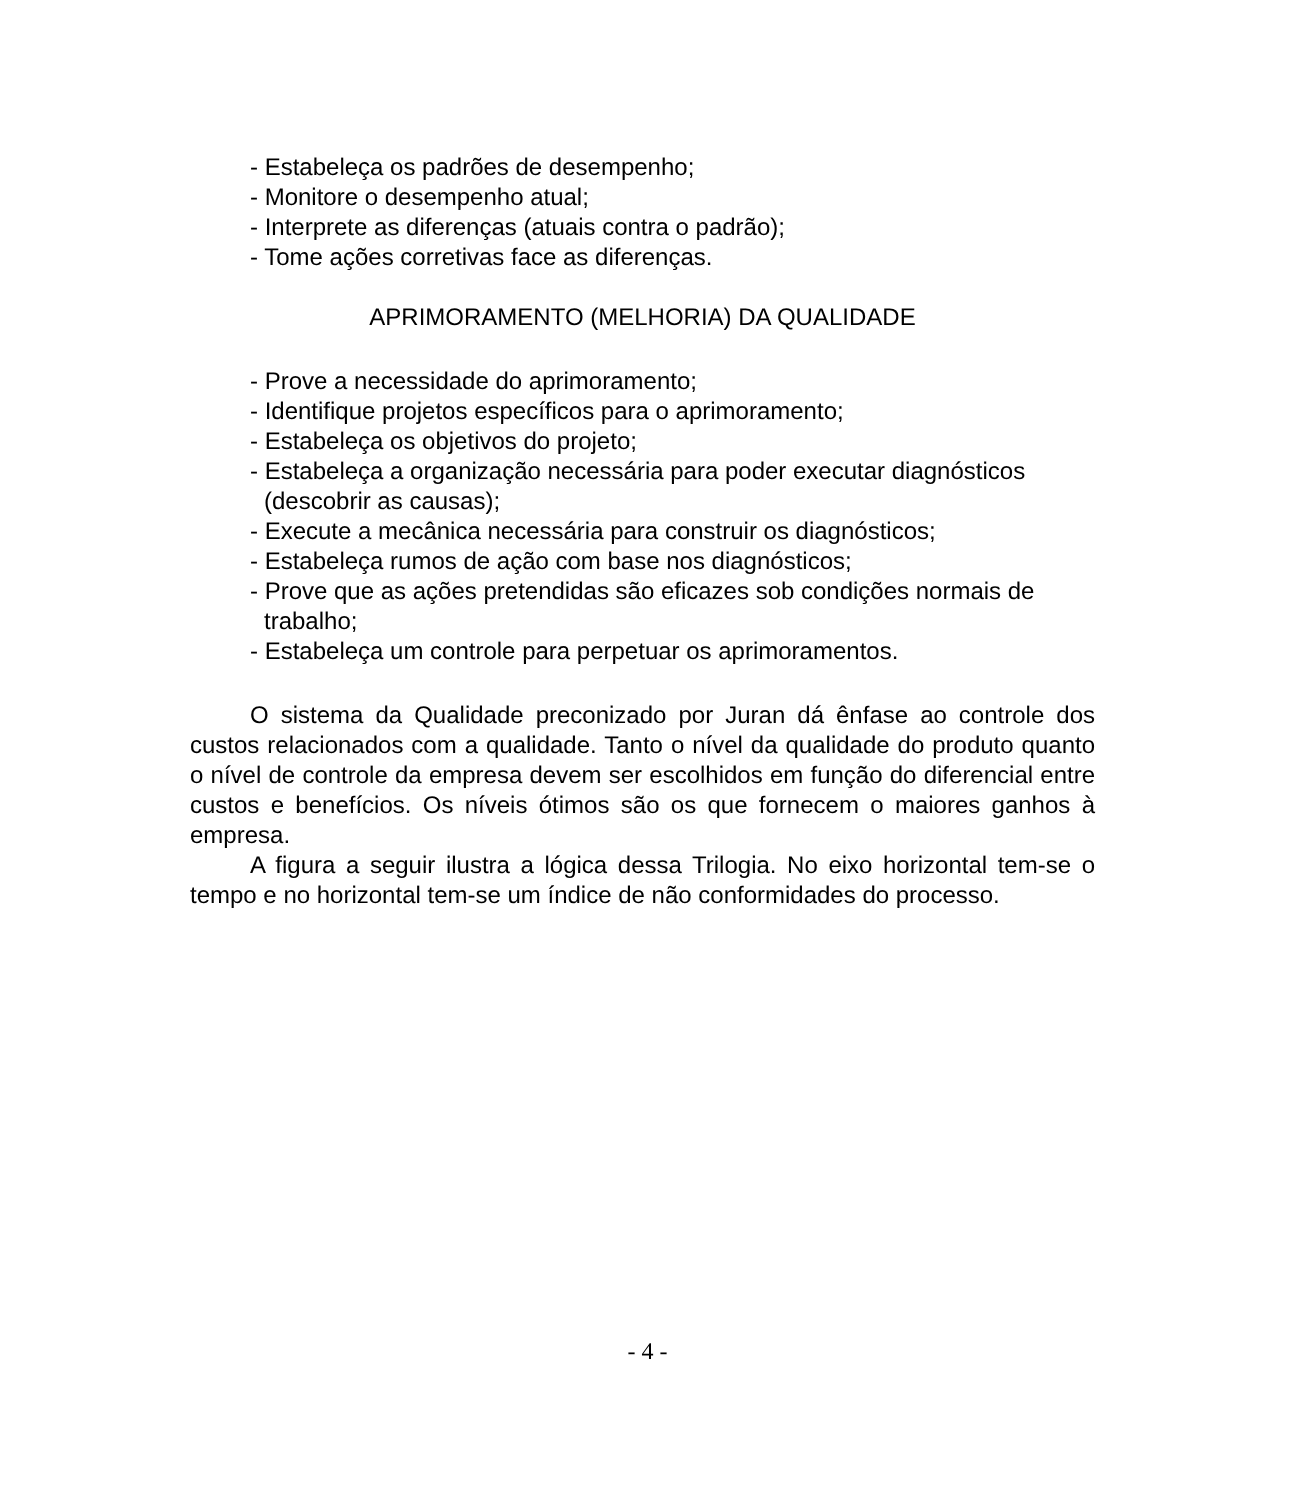- Estabeleça os padrões de desempenho;
- Monitore o desempenho atual;
- Interprete as diferenças (atuais contra o padrão);
- Tome ações corretivas face as diferenças.
APRIMORAMENTO (MELHORIA) DA QUALIDADE
- Prove a necessidade do aprimoramento;
- Identifique projetos específicos para o aprimoramento;
- Estabeleça os objetivos do projeto;
- Estabeleça a organização necessária para poder executar diagnósticos (descobrir as causas);
- Execute a mecânica necessária para construir os diagnósticos;
- Estabeleça rumos de ação com base nos diagnósticos;
- Prove que as ações pretendidas são eficazes sob condições normais de trabalho;
- Estabeleça um controle para perpetuar os aprimoramentos.
O sistema da Qualidade preconizado por Juran dá ênfase ao controle dos custos relacionados com a qualidade. Tanto o nível da qualidade do produto quanto o nível de controle da empresa devem ser escolhidos em função do diferencial entre custos e benefícios. Os níveis ótimos são os que fornecem o maiores ganhos à empresa.
A figura a seguir ilustra a lógica dessa Trilogia. No eixo horizontal tem-se o tempo e no horizontal tem-se um índice de não conformidades do processo.
- 4 -